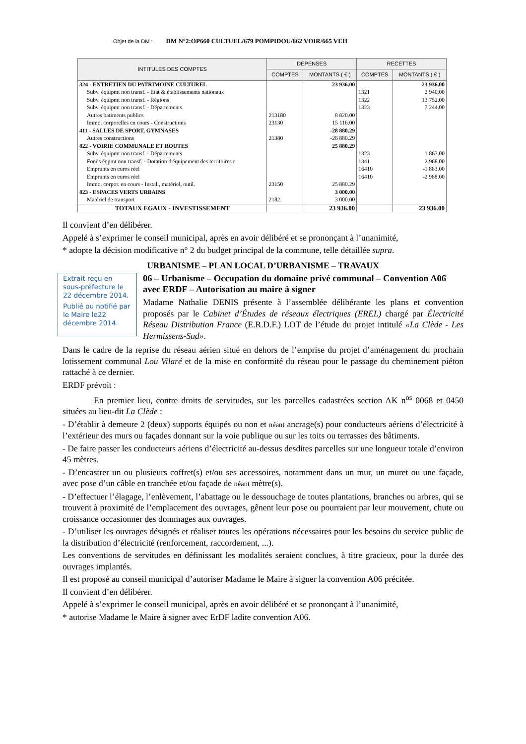Objet de la DM : DM N°2:OP660 CULTUEL/679 POMPIDOU/662 VOIR/665 VEH
| INTITULES DES COMPTES | DEPENSES | | RECETTES | |
| --- | --- | --- | --- | --- |
| | COMPTES | MONTANTS ( € ) | COMPTES | MONTANTS ( € ) |
| 324 - ENTRETIEN DU PATRIMOINE CULTUREL | | 23 936.00 | | 23 936.00 |
| Subv. équipmt non transf. - Etat & établissements nationaux | | | 1321 | 2 940.00 |
| Subv. équipmt non transf. - Régions | | | 1322 | 13 752.00 |
| Subv. équipmt non transf. - Départements | | | 1323 | 7 244.00 |
| Autres batiments publics | 213180 | 8 820.00 | | |
| Immo. corporelles en cours - Constructions | 23130 | 15 116.00 | | |
| 411 - SALLES DE SPORT, GYMNASES | | -28 880.29 | | |
| Autres constructions | 21380 | -28 880.29 | | |
| 822 - VOIRIE COMMUNALE ET ROUTES | | 25 880.29 | | |
| Subv. équipmt non transf. - Départements | | | 1323 | 1 863.00 |
| Fonds éqpmt non transf. - Dotation d'équipement des territoires r | | | 1341 | 2 968.00 |
| Emprunts en euros réel | | | 16410 | -1 863.00 |
| Emprunts en euros réel | | | 16410 | -2 968.00 |
| Immo. corpor. en cours - Instal., matériel, outil. | 23150 | 25 880.29 | | |
| 823 - ESPACES VERTS URBAINS | | 3 000.00 | | |
| Matériel de transport | 2182 | 3 000.00 | | |
| TOTAUX EGAUX - INVESTISSEMENT | | 23 936.00 | | 23 936.00 |
Il convient d’en délibérer.
Appelé à s’exprimer le conseil municipal, après en avoir délibéré et se prononçant à l’unanimité,
* adopte la décision modificative n° 2 du budget principal de la commune, telle détaillée supra.
URBANISME – PLAN LOCAL D’URBANISME – TRAVAUX
Extrait reçu en sous-préfecture le 22 décembre 2014.
Publié ou notifié par le Maire le22 décembre 2014.
06 – Urbanisme – Occupation du domaine privé communal – Convention A06 avec ERDF – Autorisation au maire à signer
Madame Nathalie DENIS présente à l’assemblée délibérante les plans et convention proposés par le Cabinet d’Études de réseaux électriques (EREL) chargé par Électricité Réseau Distribution France (E.R.D.F.) LOT de l’étude du projet intitulé «La Clède - Les Hermissens-Sud».
Dans le cadre de la reprise du réseau aérien situé en dehors de l’emprise du projet d’aménagement du prochain lotissement communal Lou Vilaré et de la mise en conformité du réseau pour le passage du cheminement piéton rattaché à ce dernier.
ERDF prévoit :
En premier lieu, contre droits de servitudes, sur les parcelles cadastrées section AK n<sup>os</sup> 0068 et 0450 situées au lieu-dit La Clède :
- D’établir à demeure 2 (deux) supports équipés ou non et néant ancrage(s) pour conducteurs aériens d’électricité à l’extérieur des murs ou façades donnant sur la voie publique ou sur les toits ou terrasses des bâtiments.
- De faire passer les conducteurs aériens d’électricité au-dessus desdites parcelles sur une longueur totale d’environ 45 mètres.
- D’encastrer un ou plusieurs coffret(s) et/ou ses accessoires, notamment dans un mur, un muret ou une façade, avec pose d’un câble en tranchée et/ou façade de néant mètre(s).
- D’effectuer l’élagage, l’enlèvement, l’abattage ou le dessouchage de toutes plantations, branches ou arbres, qui se trouvent à proximité de l’emplacement des ouvrages, gênent leur pose ou pourraient par leur mouvement, chute ou croissance occasionner des dommages aux ouvrages.
- D’utiliser les ouvrages désignés et réaliser toutes les opérations nécessaires pour les besoins du service public de la distribution d’électricité (renforcement, raccordement, ...).
Les conventions de servitudes en définissant les modalités seraient conclues, à titre gracieux, pour la durée des ouvrages implantés.
Il est proposé au conseil municipal d’autoriser Madame le Maire à signer la convention A06 précitée.
Il convient d’en délibérer.
Appelé à s’exprimer le conseil municipal, après en avoir délibéré et se prononçant à l’unanimité,
* autorise Madame le Maire à signer avec ErDF ladite convention A06.